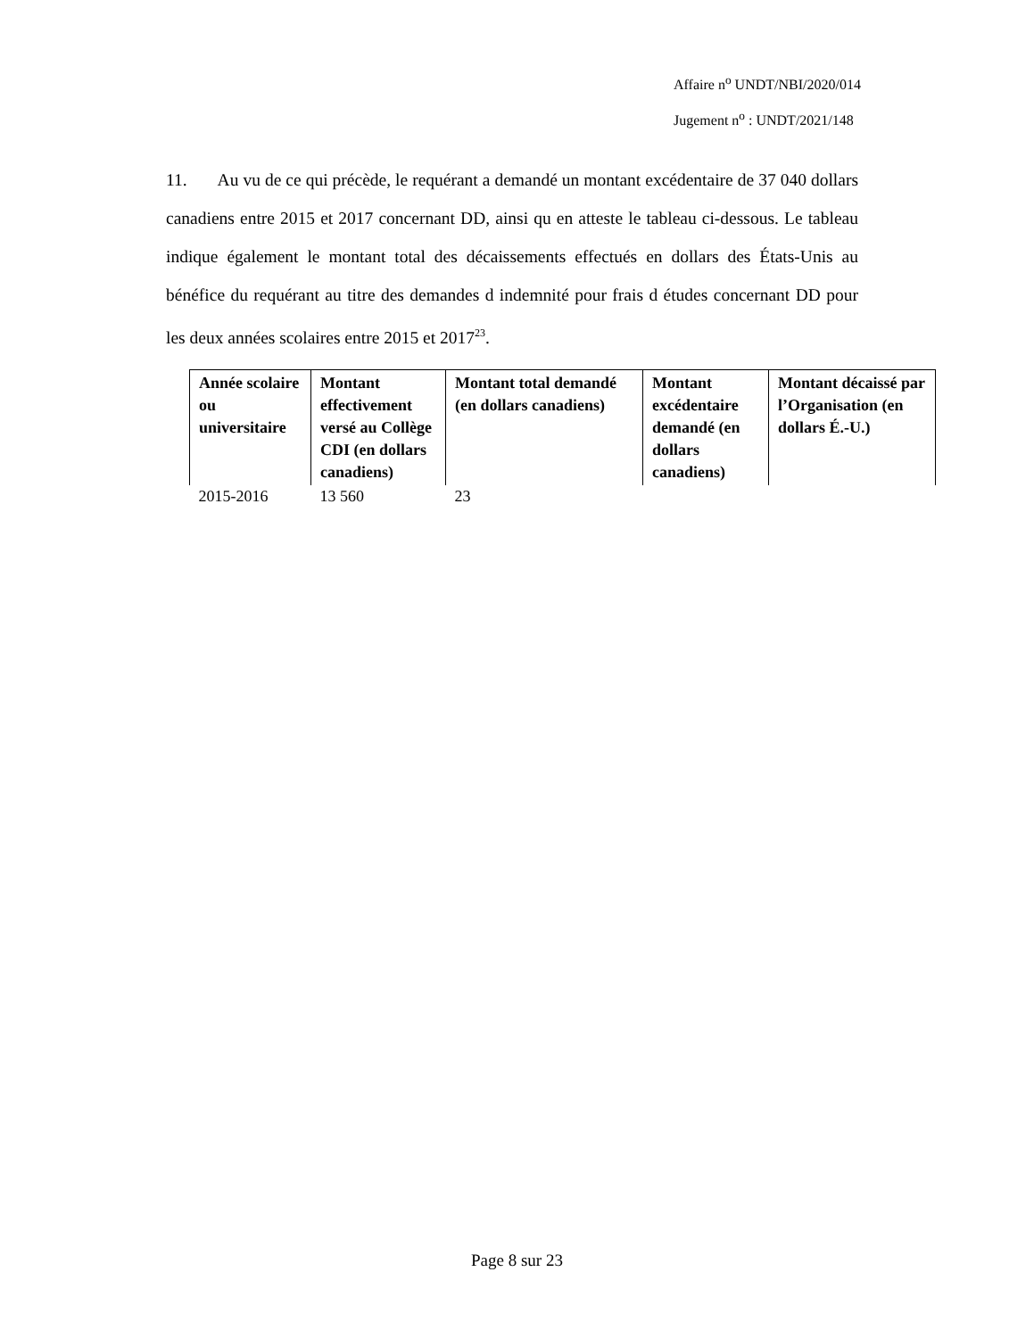Affaire n<sup>o</sup> UNDT/NBI/2020/014
Jugement n<sup>o</sup> : UNDT/2021/148
11. Au vu de ce qui précède, le requérant a demandé un montant excédentaire de 37 040 dollars canadiens entre 2015 et 2017 concernant DD, ainsi qu en atteste le tableau ci-dessous. Le tableau indique également le montant total des décaissements effectués en dollars des États-Unis au bénéfice du requérant au titre des demandes d indemnité pour frais d études concernant DD pour les deux années scolaires entre 2015 et 2017<sup>23</sup>.
| Année scolaire ou universitaire | Montant effectivement versé au Collège CDI (en dollars canadiens) | Montant total demandé (en dollars canadiens) | Montant excédentaire demandé (en dollars canadiens) | Montant décaissé par l’Organisation (en dollars É.-U.) |
| --- | --- | --- | --- | --- |
| 2015-2016 | 13 560 | 23 | | |
Page 8 sur 23